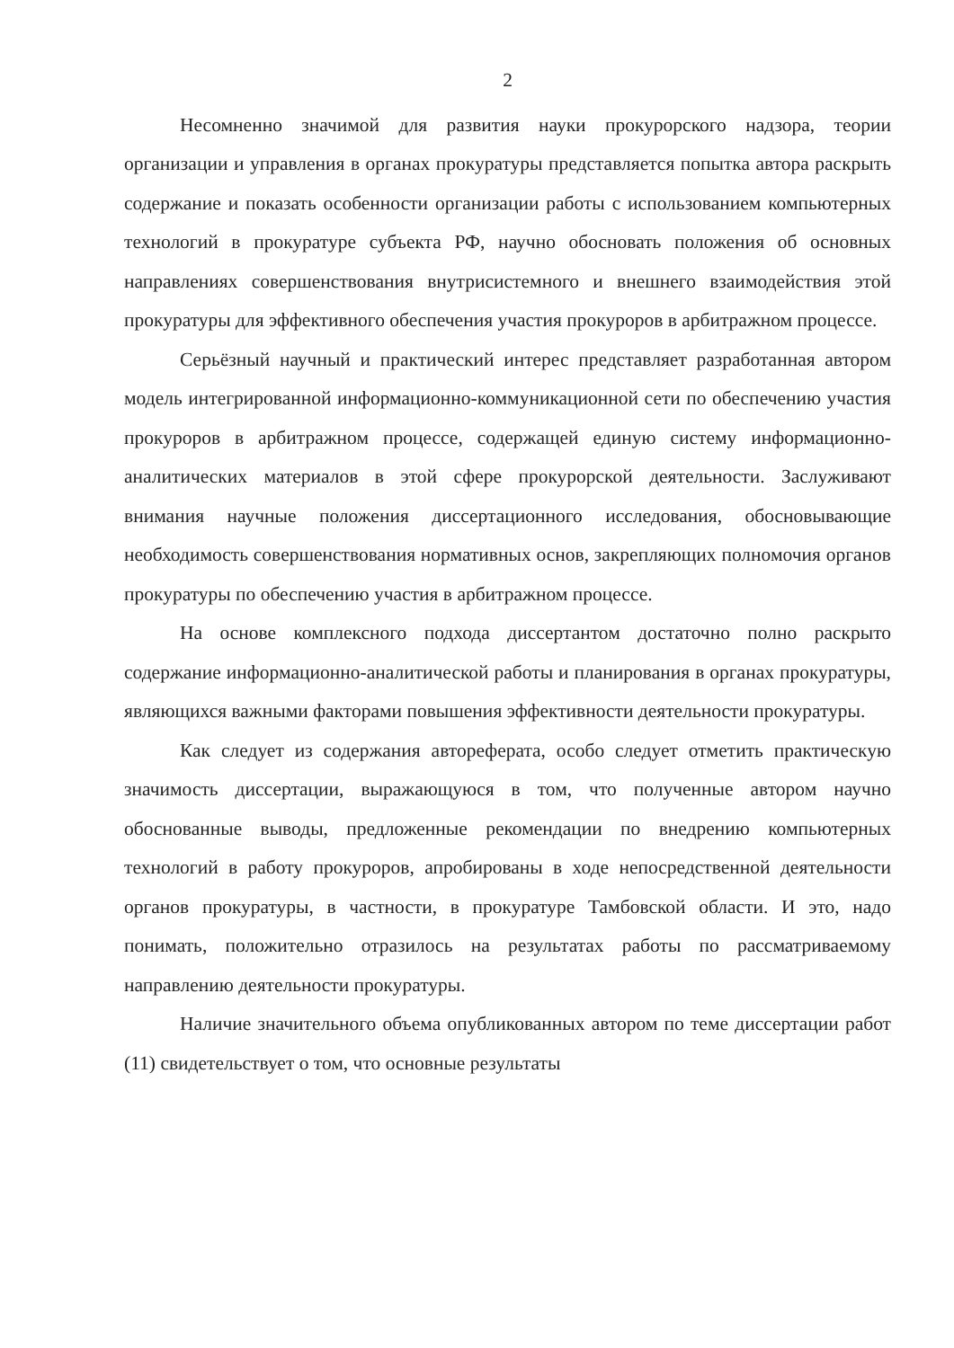2
Несомненно значимой для развития науки прокурорского надзора, теории организации и управления в органах прокуратуры представляется попытка автора раскрыть содержание и показать особенности организации работы с использованием компьютерных технологий в прокуратуре субъекта РФ, научно обосновать положения об основных направлениях совершенствования внутрисистемного и внешнего взаимодействия этой прокуратуры для эффективного обеспечения участия прокуроров в арбитражном процессе.
Серьёзный научный и практический интерес представляет разработанная автором модель интегрированной информационно-коммуникационной сети по обеспечению участия прокуроров в арбитражном процессе, содержащей единую систему информационно-аналитических материалов в этой сфере прокурорской деятельности. Заслуживают внимания научные положения диссертационного исследования, обосновывающие необходимость совершенствования нормативных основ, закрепляющих полномочия органов прокуратуры по обеспечению участия в арбитражном процессе.
На основе комплексного подхода диссертантом достаточно полно раскрыто содержание информационно-аналитической работы и планирования в органах прокуратуры, являющихся важными факторами повышения эффективности деятельности прокуратуры.
Как следует из содержания автореферата, особо следует отметить практическую значимость диссертации, выражающуюся в том, что полученные автором научно обоснованные выводы, предложенные рекомендации по внедрению компьютерных технологий в работу прокуроров, апробированы в ходе непосредственной деятельности органов прокуратуры, в частности, в прокуратуре Тамбовской области. И это, надо понимать, положительно отразилось на результатах работы по рассматриваемому направлению деятельности прокуратуры.
Наличие значительного объема опубликованных автором по теме диссертации работ (11) свидетельствует о том, что основные результаты